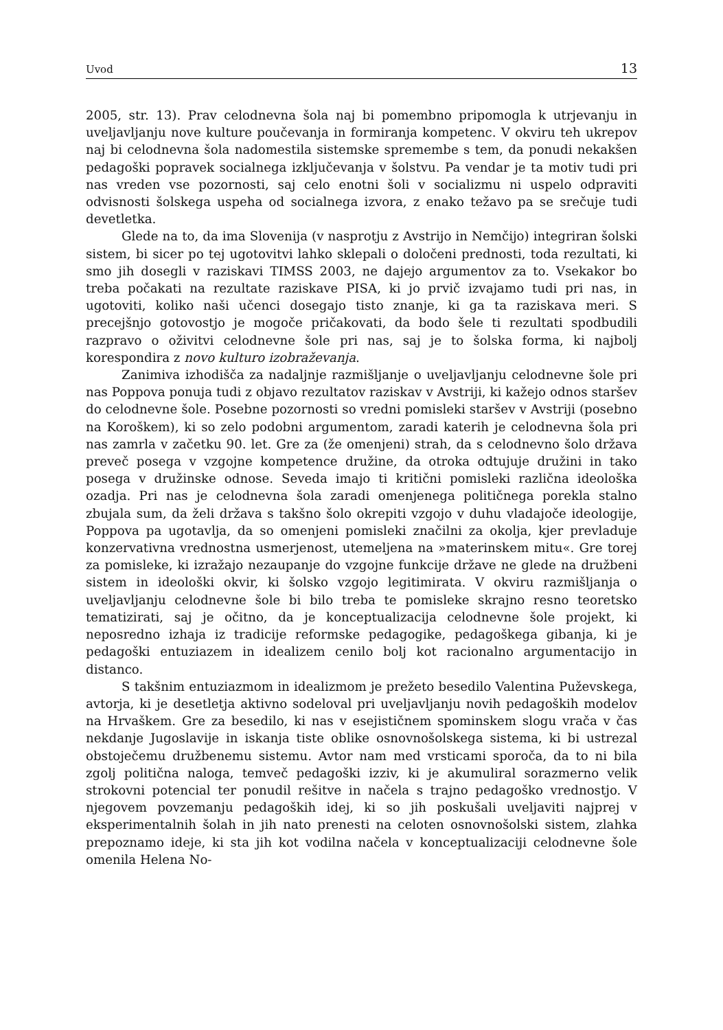Uvod 13
2005, str. 13). Prav celodnevna šola naj bi pomembno pripomogla k utrjevanju in uveljavljanju nove kulture poučevanja in formiranja kompetenc. V okviru teh ukrepov naj bi celodnevna šola nadomestila sistemske spremembe s tem, da ponudi nekakšen pedagoški popravek socialnega izključevanja v šolstvu. Pa vendar je ta motiv tudi pri nas vreden vse pozornosti, saj celo enotni šoli v socializmu ni uspelo odpraviti odvisnosti šolskega uspeha od socialnega izvora, z enako težavo pa se srečuje tudi devetletka.
Glede na to, da ima Slovenija (v nasprotju z Avstrijo in Nemčijo) integriran šolski sistem, bi sicer po tej ugotovitvi lahko sklepali o določeni prednosti, toda rezultati, ki smo jih dosegli v raziskavi TIMSS 2003, ne dajejo argumentov za to. Vsekakor bo treba počakati na rezultate raziskave PISA, ki jo prvič izvajamo tudi pri nas, in ugotoviti, koliko naši učenci dosegajo tisto znanje, ki ga ta raziskava meri. S precejšnjo gotovostjo je mogoče pričakovati, da bodo šele ti rezultati spodbudili razpravo o oživitvi celodnevne šole pri nas, saj je to šolska forma, ki najbolj korespondira z novo kulturo izobraževanja.
Zanimiva izhodišča za nadaljnje razmišljanje o uveljavljanju celodnevne šole pri nas Poppova ponuja tudi z objavo rezultatov raziskav v Avstriji, ki kažejo odnos staršev do celodnevne šole. Posebne pozornosti so vredni pomisleki staršev v Avstriji (posebno na Koroškem), ki so zelo podobni argumentom, zaradi katerih je celodnevna šola pri nas zamrla v začetku 90. let. Gre za (že omenjeni) strah, da s celodnevno šolo država preveč posega v vzgojne kompetence družine, da otroka odtujuje družini in tako posega v družinske odnose. Seveda imajo ti kritični pomisleki različna ideološka ozadja. Pri nas je celodnevna šola zaradi omenjenega političnega porekla stalno zbujala sum, da želi država s takšno šolo okrepiti vzgojo v duhu vladajoče ideologije, Poppova pa ugotavlja, da so omenjeni pomisleki značilni za okolja, kjer prevladuje konzervativna vrednostna usmerjenost, utemeljena na »materinskem mitu«. Gre torej za pomisleke, ki izražajo nezaupanje do vzgojne funkcije države ne glede na družbeni sistem in ideološki okvir, ki šolsko vzgojo legitimirata. V okviru razmišljanja o uveljavljanju celodnevne šole bi bilo treba te pomisleke skrajno resno teoretsko tematizirati, saj je očitno, da je konceptualizacija celodnevne šole projekt, ki neposredno izhaja iz tradicije reformske pedagogike, pedagoškega gibanja, ki je pedagoški entuziazem in idealizem cenilo bolj kot racionalno argumentacijo in distanco.
S takšnim entuziazmom in idealizmom je prežeto besedilo Valentina Puževskega, avtorja, ki je desetletja aktivno sodeloval pri uveljavljanju novih pedagoških modelov na Hrvaškem. Gre za besedilo, ki nas v esejističnem spominskem slogu vrača v čas nekdanje Jugoslavije in iskanja tiste oblike osnovnošolskega sistema, ki bi ustrezal obstoječemu družbenemu sistemu. Avtor nam med vrsticami sporoča, da to ni bila zgolj politična naloga, temveč pedagoški izziv, ki je akumuliral sorazmerno velik strokovni potencial ter ponudil rešitve in načela s trajno pedagoško vrednostjo. V njegovem povzemanju pedagoških idej, ki so jih poskušali uveljaviti najprej v eksperimentalnih šolah in jih nato prenesti na celoten osnovnošolski sistem, zlahka prepoznamo ideje, ki sta jih kot vodilna načela v konceptualizaciji celodnevne šole omenila Helena No-